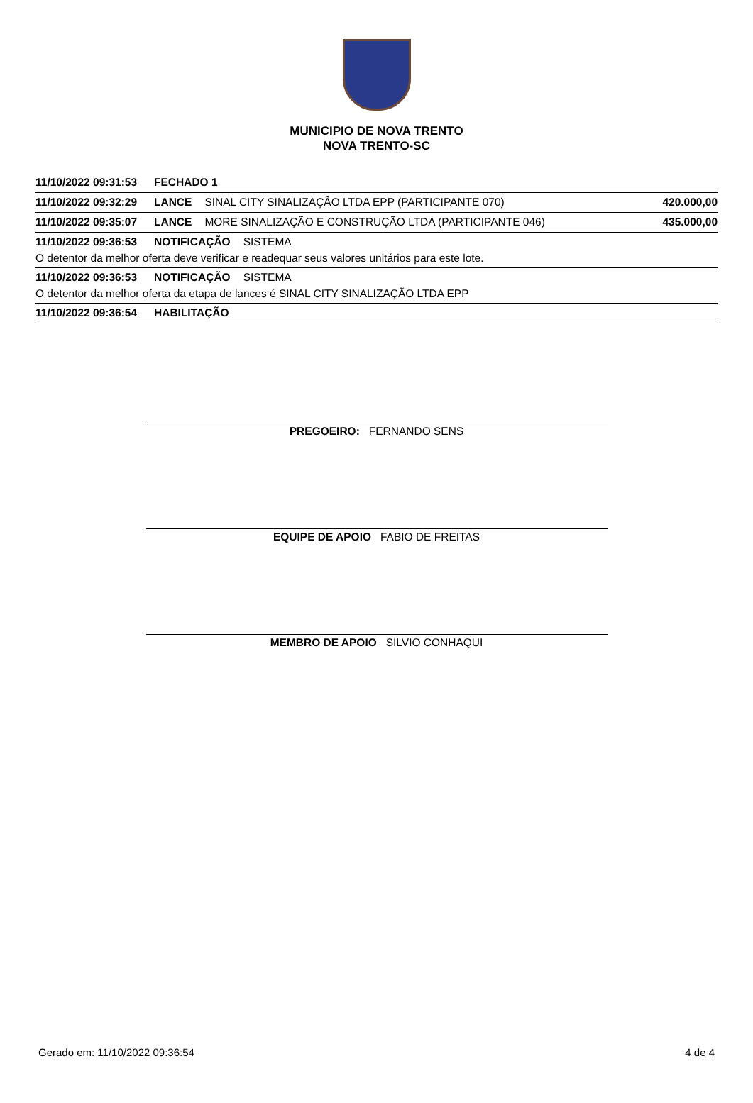MUNICIPIO DE NOVA TRENTO
NOVA TRENTO-SC
11/10/2022 09:31:53 FECHADO 1
11/10/2022 09:32:29 LANCE SINAL CITY SINALIZAÇÃO LTDA EPP (PARTICIPANTE 070) 420.000,00
11/10/2022 09:35:07 LANCE MORE SINALIZAÇÃO E CONSTRUÇÃO LTDA (PARTICIPANTE 046) 435.000,00
11/10/2022 09:36:53 NOTIFICAÇÃO SISTEMA
O detentor da melhor oferta deve verificar e readequar seus valores unitários para este lote.
11/10/2022 09:36:53 NOTIFICAÇÃO SISTEMA
O detentor da melhor oferta da etapa de lances é SINAL CITY SINALIZAÇÃO LTDA EPP
11/10/2022 09:36:54 HABILITAÇÃO
PREGOEIRO: FERNANDO SENS
EQUIPE DE APOIO FABIO DE FREITAS
MEMBRO DE APOIO SILVIO CONHAQUI
Gerado em: 11/10/2022 09:36:54 4 de 4